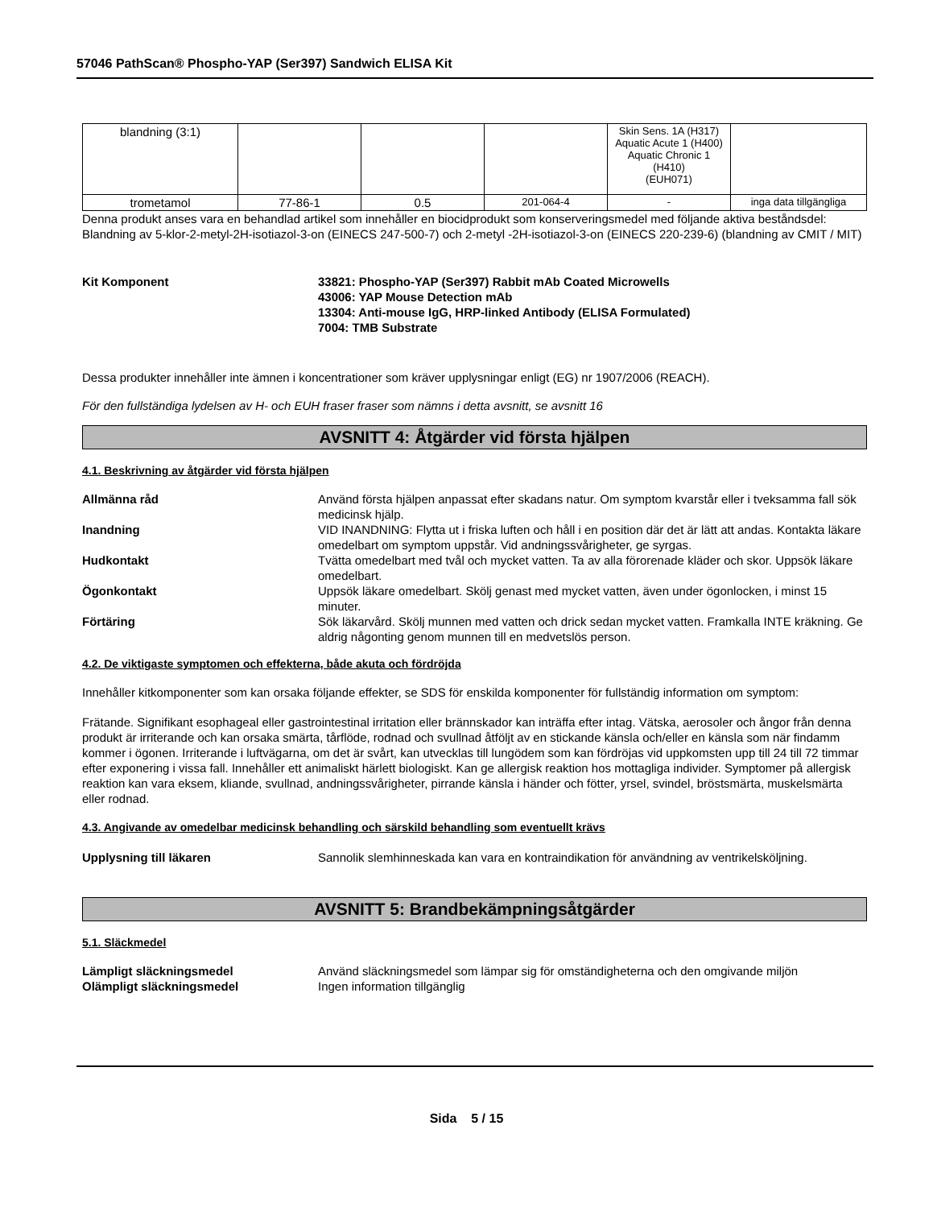57046 PathScan® Phospho-YAP (Ser397) Sandwich ELISA Kit
| blandning (3:1) | | | | Skin Sens. 1A (H317) Aquatic Acute 1 (H400) Aquatic Chronic 1 (H410) (EUH071) | |
| trometamol | 77-86-1 | 0.5 | 201-064-4 | - | inga data tillgängliga |
Denna produkt anses vara en behandlad artikel som innehåller en biocidprodukt som konserveringsmedel med följande aktiva beståndsdel: Blandning av 5-klor-2-metyl-2H-isotiazol-3-on (EINECS 247-500-7) och 2-metyl -2H-isotiazol-3-on (EINECS 220-239-6) (blandning av CMIT / MIT)
Kit Komponent 33821: Phospho-YAP (Ser397) Rabbit mAb Coated Microwells
43006: YAP Mouse Detection mAb
13304: Anti-mouse IgG, HRP-linked Antibody (ELISA Formulated)
7004: TMB Substrate
Dessa produkter innehåller inte ämnen i koncentrationer som kräver upplysningar enligt (EG) nr 1907/2006 (REACH).
För den fullständiga lydelsen av H- och EUH fraser fraser som nämns i detta avsnitt, se avsnitt 16
AVSNITT 4: Åtgärder vid första hjälpen
4.1. Beskrivning av åtgärder vid första hjälpen
Allmänna råd Använd första hjälpen anpassat efter skadans natur. Om symptom kvarstår eller i tveksamma fall sök medicinsk hjälp.
Inandning VID INANDNING: Flytta ut i friska luften och håll i en position där det är lätt att andas. Kontakta läkare omedelbart om symptom uppstår. Vid andningssvårigheter, ge syrgas.
Hudkontakt Tvätta omedelbart med tvål och mycket vatten. Ta av alla förorenade kläder och skor. Uppsök läkare omedelbart.
Ögonkontakt Uppsök läkare omedelbart. Skölj genast med mycket vatten, även under ögonlocken, i minst 15 minuter.
Förtäring Sök läkarvård. Skölj munnen med vatten och drick sedan mycket vatten. Framkalla INTE kräkning. Ge aldrig någonting genom munnen till en medvetslös person.
4.2. De viktigaste symptomen och effekterna, både akuta och fördröjda
Innehåller kitkomponenter som kan orsaka följande effekter, se SDS för enskilda komponenter för fullständig information om symptom:
Frätande. Signifikant esophageal eller gastrointestinal irritation eller brännskador kan inträffa efter intag. Vätska, aerosoler och ångor från denna produkt är irriterande och kan orsaka smärta, tårflöde, rodnad och svullnad åtföljt av en stickande känsla och/eller en känsla som när findamm kommer i ögonen. Irriterande i luftvägarna, om det är svårt, kan utvecklas till lungödem som kan fördröjas vid uppkomsten upp till 24 till 72 timmar efter exponering i vissa fall. Innehåller ett animaliskt härlett biologiskt. Kan ge allergisk reaktion hos mottagliga individer. Symptomer på allergisk reaktion kan vara eksem, kliande, svullnad, andningssvårigheter, pirrande känsla i händer och fötter, yrsel, svindel, bröstsmärta, muskelsmärta eller rodnad.
4.3. Angivande av omedelbar medicinsk behandling och särskild behandling som eventuellt krävs
Upplysning till läkaren Sannolik slemhinneskada kan vara en kontraindikation för användning av ventrikelsköljning.
AVSNITT 5: Brandbekämpningsåtgärder
5.1. Släckmedel
Lämpligt släckningsmedel Använd släckningsmedel som lämpar sig för omständigheterna och den omgivande miljön
Olämpligt släckningsmedel Ingen information tillgänglig
Sida 5 / 15